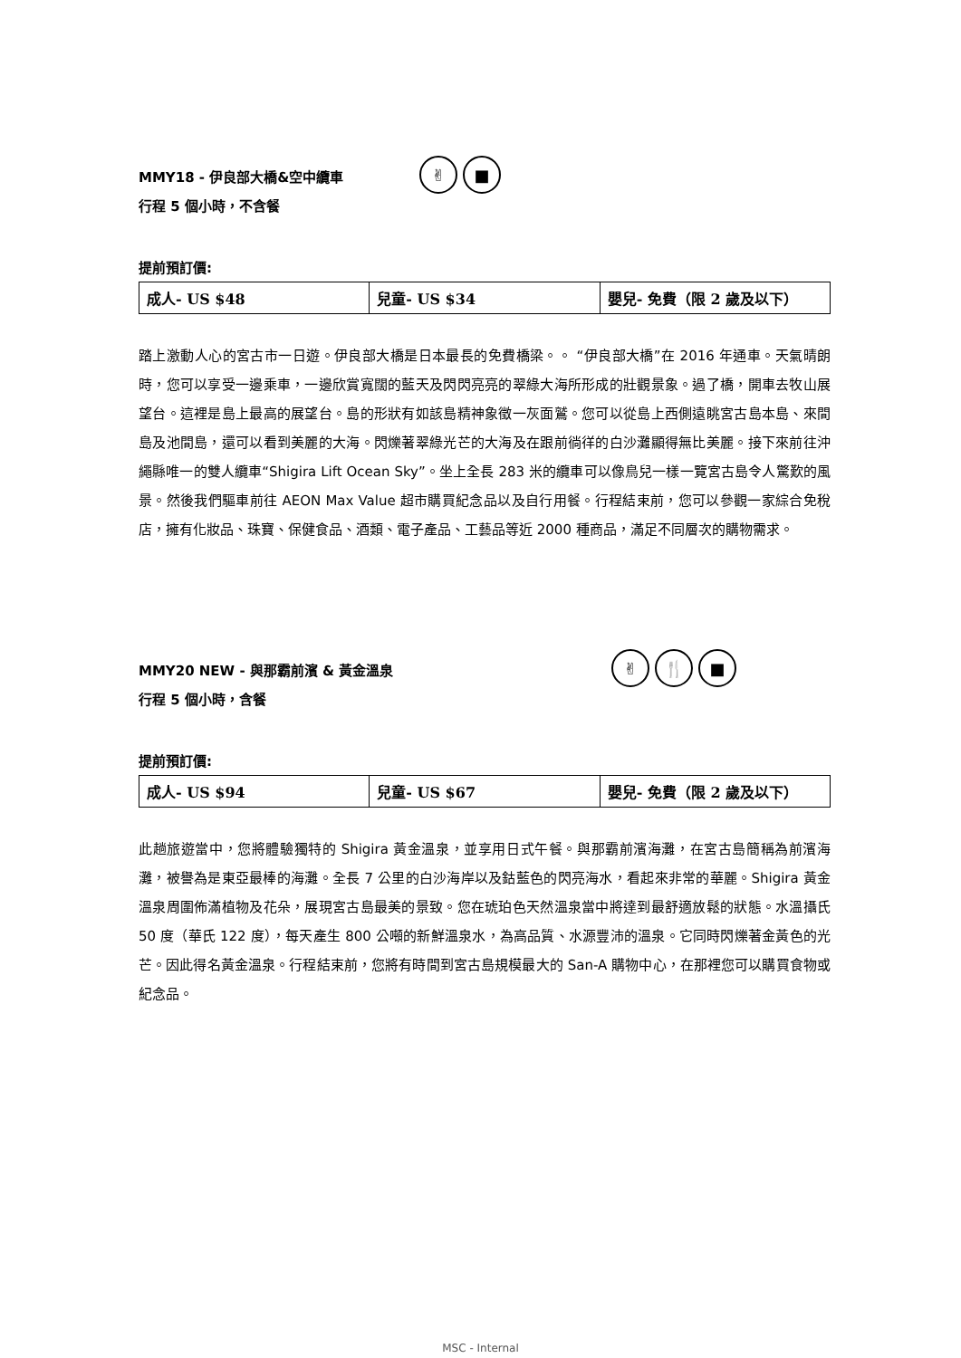MMY18 - 伊良部大橋&空中纜車
行程 5 個小時，不含餐
✌ ■
提前預訂價:
| 成人- US $48 | 兒童- US $34 | 嬰兒- 免費（限 2 歲及以下） |
踏上激動人心的宮古市一日遊。伊良部大橋是日本最長的免費橋梁。。 “伊良部大橋”在 2016 年通車。天氣晴朗時，您可以享受一邊乘車，一邊欣賞寬闊的藍天及閃閃亮亮的翠綠大海所形成的壯觀景象。過了橋，開車去牧山展望台。這裡是島上最高的展望台。島的形狀有如該島精神象徵一灰面鷲。您可以從島上西側遠眺宮古島本島、來間島及池間島，還可以看到美麗的大海。閃爍著翠綠光芒的大海及在跟前徜徉的白沙灘顯得無比美麗。接下來前往沖繩縣唯一的雙人纜車“Shigira Lift Ocean Sky”。坐上全長 283 米的纜車可以像鳥兒一樣一覽宮古島令人驚歎的風景。然後我們驅車前往 AEON Max Value 超市購買紀念品以及自行用餐。行程結束前，您可以參觀一家綜合免稅店，擁有化妝品、珠寶、保健食品、酒類、電子產品、工藝品等近 2000 種商品，滿足不同層次的購物需求。
MMY20 NEW - 與那霸前濱 & 黃金溫泉
行程 5 個小時，含餐
✌ 🍴 ■
提前預訂價:
| 成人- US $94 | 兒童- US $67 | 嬰兒- 免費（限 2 歲及以下） |
此趟旅遊當中，您將體驗獨特的 Shigira 黃金溫泉，並享用日式午餐。與那霸前濱海灘，在宮古島簡稱為前濱海灘，被譽為是東亞最棒的海灘。全長 7 公里的白沙海岸以及鈷藍色的閃亮海水，看起來非常的華麗。Shigira 黃金溫泉周圍佈滿植物及花朵，展現宮古島最美的景致。您在琥珀色天然溫泉當中將達到最舒適放鬆的狀態。水溫攝氏 50 度（華氏 122 度），每天產生 800 公噸的新鮮溫泉水，為高品質、水源豐沛的溫泉。它同時閃爍著金黃色的光芒。因此得名黃金溫泉。行程結束前，您將有時間到宮古島規模最大的 San-A 購物中心，在那裡您可以購買食物或紀念品。
MSC - Internal